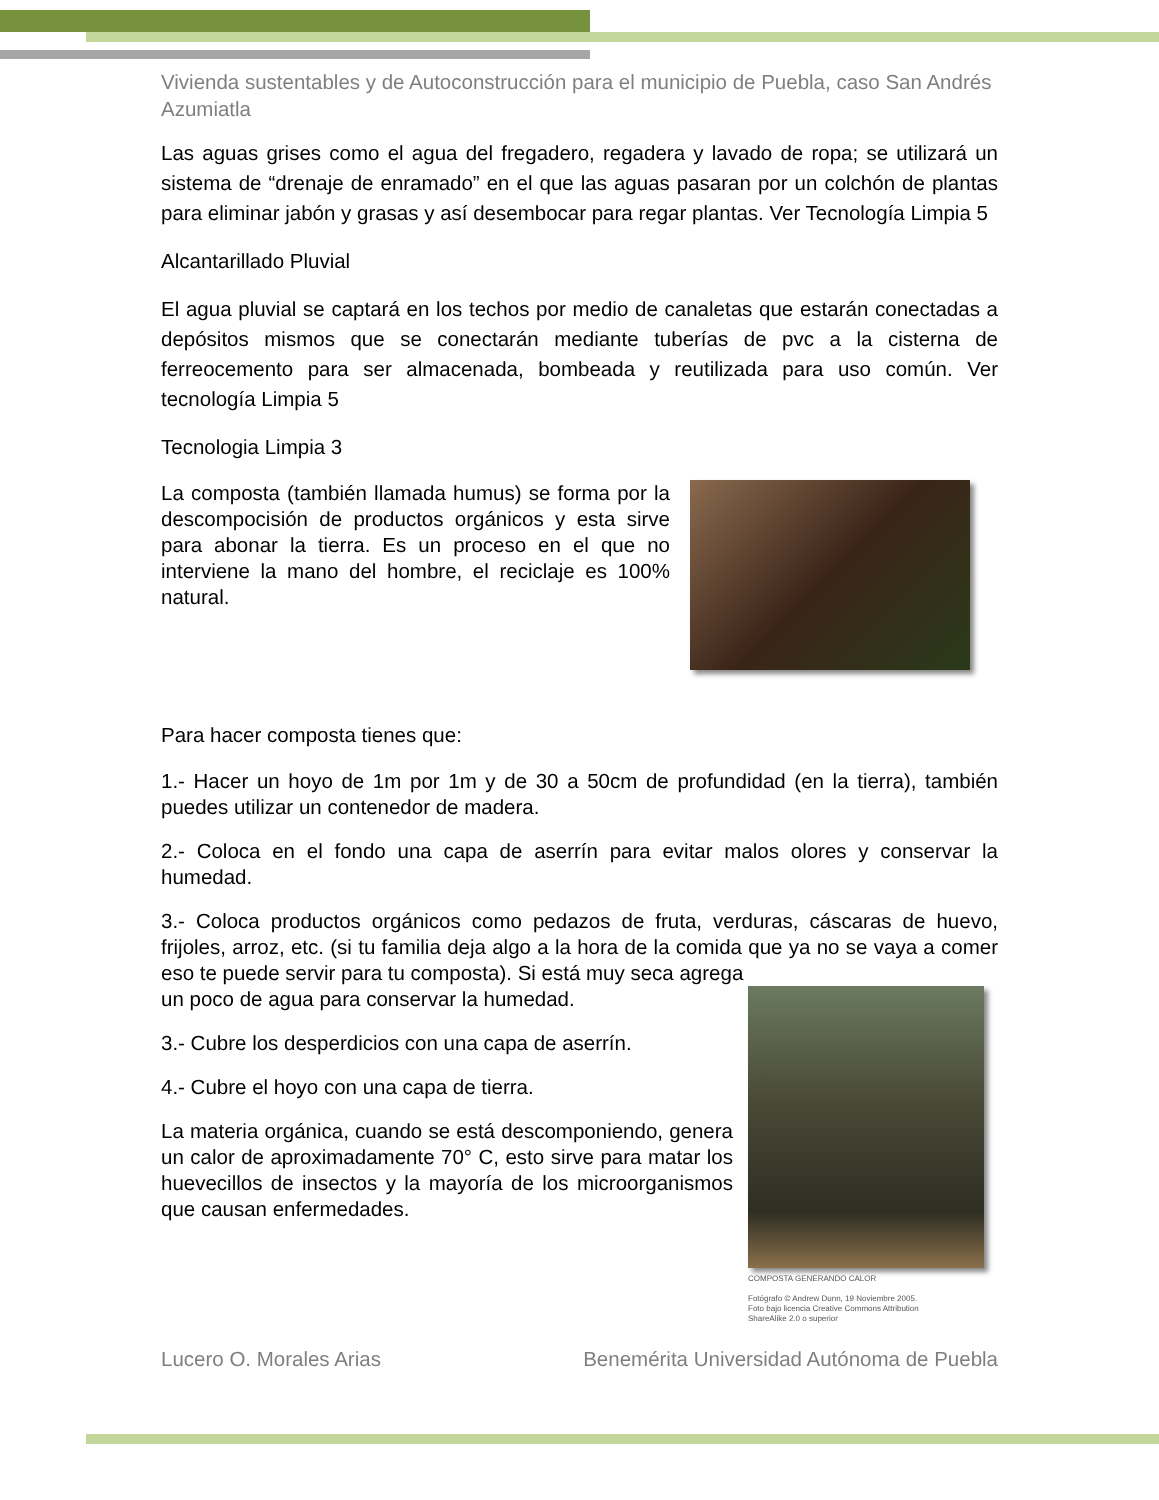Vivienda sustentables y de Autoconstrucción para el municipio de Puebla, caso San Andrés Azumiatla
Las aguas grises como el agua del fregadero, regadera y lavado de ropa; se utilizará un sistema de “drenaje de enramado” en el que las aguas pasaran por un colchón de plantas para eliminar jabón y grasas y así desembocar para regar plantas. Ver Tecnología Limpia 5
Alcantarillado Pluvial
El agua pluvial se captará en los techos por medio de canaletas que estarán conectadas a depósitos mismos que se conectarán mediante tuberías de pvc a la cisterna de ferreocemento para ser almacenada, bombeada y reutilizada para uso común. Ver tecnología Limpia 5
Tecnologia Limpia 3
La composta (también llamada humus) se forma por la descompocisión de productos orgánicos y esta sirve para abonar la tierra. Es un proceso en el que no interviene la mano del hombre, el reciclaje es 100% natural.
Para hacer composta tienes que:
1.- Hacer un hoyo de 1m por 1m y de 30 a 50cm de profundidad (en la tierra), también puedes utilizar un contenedor de madera.
2.- Coloca en el fondo una capa de aserrín para evitar malos olores y conservar la humedad.
3.- Coloca productos orgánicos como pedazos de fruta, verduras, cáscaras de huevo, frijoles, arroz, etc. (si tu familia deja algo a la hora de la comida que ya no se vaya a comer eso te puede servir para tu composta). Si está muy seca agrega
un poco de agua para conservar la humedad.
3.- Cubre los desperdicios con una capa de aserrín.
4.- Cubre el hoyo con una capa de tierra.
La materia orgánica, cuando se está descomponiendo, genera un calor de aproximadamente 70° C, esto sirve para matar los huevecillos de insectos y la mayoría de los microorganismos que causan enfermedades.
COMPOSTA GENERANDO CALOR
Fotógrafo © Andrew Dunn, 19 Noviembre 2005.
Foto bajo licencia Creative Commons Attribution
ShareAlike 2.0 o superior
Lucero O. Morales Arias Benemérita Universidad Autónoma de Puebla